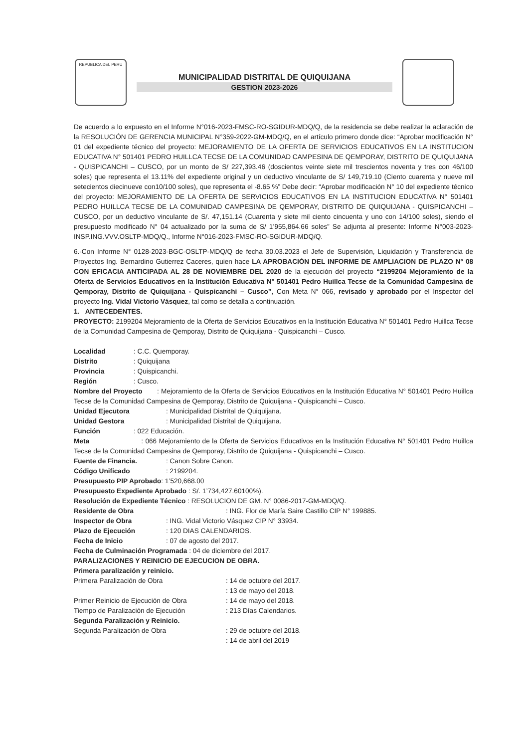REPUBLICA DEL PERU
MUNICIPALIDAD DISTRITAL DE QUIQUIJANA
GESTION 2023-2026
De acuerdo a lo expuesto en el Informe N°016-2023-FMSC-RO-SGIDUR-MDQ/Q, de la residencia se debe realizar la aclaración de la RESOLUCIÓN DE GERENCIA MUNICIPAL N°359-2022-GM-MDQ/Q, en el artículo primero donde dice: “Aprobar modificación N° 01 del expediente técnico del proyecto: MEJORAMIENTO DE LA OFERTA DE SERVICIOS EDUCATIVOS EN LA INSTITUCION EDUCATIVA N° 501401 PEDRO HUILLCA TECSE DE LA COMUNIDAD CAMPESINA DE QEMPORAY, DISTRITO DE QUIQUIJANA - QUISPICANCHI – CUSCO, por un monto de S/ 227,393.46 (doscientos veinte siete mil trescientos noventa y tres con 46/100 soles) que representa el 13.11% del expediente original y un deductivo vinculante de S/ 149,719.10 (Ciento cuarenta y nueve mil setecientos diecinueve con10/100 soles), que representa el -8.65 %” Debe decir: “Aprobar modificación N° 10 del expediente técnico del proyecto: MEJORAMIENTO DE LA OFERTA DE SERVICIOS EDUCATIVOS EN LA INSTITUCION EDUCATIVA N° 501401 PEDRO HUILLCA TECSE DE LA COMUNIDAD CAMPESINA DE QEMPORAY, DISTRITO DE QUIQUIJANA - QUISPICANCHI – CUSCO, por un deductivo vinculante de S/. 47,151.14 (Cuarenta y siete mil ciento cincuenta y uno con 14/100 soles), siendo el presupuesto modificado N° 04 actualizado por la suma de S/ 1’955,864.66 soles” Se adjunta al presente: Informe N°003-2023-INSP.ING.VVV.OSLTP-MDQ/Q., Informe N°016-2023-FMSC-RO-SGIDUR-MDQ/Q.
6.-Con Informe N° 0128-2023-BGC-OSLTP-MDQ/Q de fecha 30.03.2023 el Jefe de Supervisión, Liquidación y Transferencia de Proyectos Ing. Bernardino Gutierrez Caceres, quien hace LA APROBACIÓN DEL INFORME DE AMPLIACION DE PLAZO N° 08 CON EFICACIA ANTICIPADA AL 28 DE NOVIEMBRE DEL 2020 de la ejecución del proyecto “2199204 Mejoramiento de la Oferta de Servicios Educativos en la Institución Educativa N° 501401 Pedro Huillca Tecse de la Comunidad Campesina de Qemporay, Distrito de Quiquijana - Quispicanchi – Cusco”, Con Meta N° 066, revisado y aprobado por el Inspector del proyecto Ing. Vidal Victorio Vásquez, tal como se detalla a continuación.
1. ANTECEDENTES.
PROYECTO: 2199204 Mejoramiento de la Oferta de Servicios Educativos en la Institución Educativa N° 501401 Pedro Huillca Tecse de la Comunidad Campesina de Qemporay, Distrito de Quiquijana - Quispicanchi – Cusco.
Localidad: C.C. Quemporay.
Distrito: Quiquijana
Provincia: Quispicanchi.
Región: Cusco.
Nombre del Proyecto : Mejoramiento de la Oferta de Servicios Educativos en la Institución Educativa N° 501401 Pedro Huillca Tecse de la Comunidad Campesina de Qemporay, Distrito de Quiquijana - Quispicanchi – Cusco.
Unidad Ejecutora: Municipalidad Distrital de Quiquijana.
Unidad Gestora: Municipalidad Distrital de Quiquijana.
Función: 022 Educación.
Meta : 066 Mejoramiento de la Oferta de Servicios Educativos en la Institución Educativa N° 501401 Pedro Huillca Tecse de la Comunidad Campesina de Qemporay, Distrito de Quiquijana - Quispicanchi – Cusco.
Fuente de Financia.: Canon Sobre Canon.
Código Unificado: 2199204.
Presupuesto PIP Aprobado: 1’520,668.00
Presupuesto Expediente Aprobado : S/. 1’734,427.60100%).
Resolución de Expediente Técnico : RESOLUCION DE GM. N° 0086-2017-GM-MDQ/Q.
Residente de Obra: ING. Flor de María Saire Castillo CIP N° 199885.
Inspector de Obra: ING. Vidal Victorio Vásquez CIP N° 33934.
Plazo de Ejecución: 120 DIAS CALENDARIOS.
Fecha de Inicio: 07 de agosto del 2017.
Fecha de Culminación Programada : 04 de diciembre del 2017.
PARALIZACIONES Y REINICIO DE EJECUCION DE OBRA.
Primera paralización y reinicio.
Primera Paralización de Obra: 14 de octubre del 2017.
: 13 de mayo del 2018.
Primer Reinicio de Ejecución de Obra: 14 de mayo del 2018.
Tiempo de Paralización de Ejecución: 213 Días Calendarios.
Segunda Paralización y Reinicio.
Segunda Paralización de Obra: 29 de octubre del 2018.
: 14 de abril del 2019